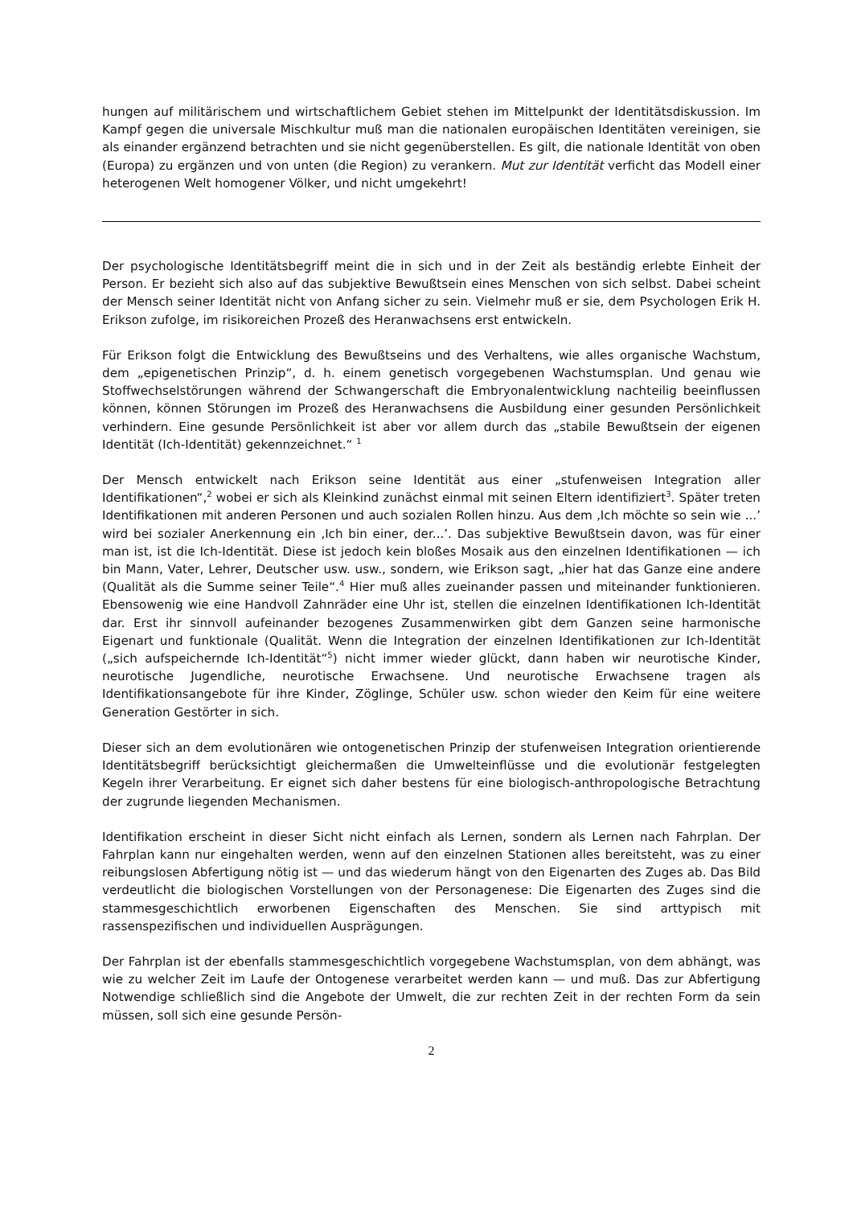hungen auf militärischem und wirtschaftlichem Gebiet stehen im Mittelpunkt der Identitätsdiskussion. Im Kampf gegen die universale Mischkultur muß man die nationalen europäischen Identitäten vereinigen, sie als einander ergänzend betrachten und sie nicht gegenüberstellen. Es gilt, die nationale Identität von oben (Europa) zu ergänzen und von unten (die Region) zu verankern. Mut zur Identität verficht das Modell einer heterogenen Welt homogener Völker, und nicht umgekehrt!
Der psychologische Identitätsbegriff meint die in sich und in der Zeit als beständig erlebte Einheit der Person. Er bezieht sich also auf das subjektive Bewußtsein eines Menschen von sich selbst. Dabei scheint der Mensch seiner Identität nicht von Anfang sicher zu sein. Vielmehr muß er sie, dem Psychologen Erik H. Erikson zufolge, im risikoreichen Prozeß des Heranwachsens erst entwickeln.
Für Erikson folgt die Entwicklung des Bewußtseins und des Verhaltens, wie alles organische Wachstum, dem „epigenetischen Prinzip“, d. h. einem genetisch vorgegebenen Wachstumsplan. Und genau wie Stoffwechselstörungen während der Schwangerschaft die Embryonalentwicklung nachteilig beeinflussen können, können Störungen im Prozeß des Heranwachsens die Ausbildung einer gesunden Persönlichkeit verhindern. Eine gesunde Persönlichkeit ist aber vor allem durch das „stabile Bewußtsein der eigenen Identität (Ich-Identität) gekennzeichnet.“ <sup>1</sup>
Der Mensch entwickelt nach Erikson seine Identität aus einer „stufenweisen Integration aller Identifikationen“,<sup>2</sup> wobei er sich als Kleinkind zunächst einmal mit seinen Eltern identifiziert<sup>3</sup>. Später treten Identifikationen mit anderen Personen und auch sozialen Rollen hinzu. Aus dem ‚Ich möchte so sein wie ...’ wird bei sozialer Anerkennung ein ‚Ich bin einer, der...’. Das subjektive Bewußtsein davon, was für einer man ist, ist die Ich-Identität. Diese ist jedoch kein bloßes Mosaik aus den einzelnen Identifikationen — ich bin Mann, Vater, Lehrer, Deutscher usw. usw., sondern, wie Erikson sagt, „hier hat das Ganze eine andere (Qualität als die Summe seiner Teile“.<sup>4</sup> Hier muß alles zueinander passen und miteinander funktionieren. Ebensowenig wie eine Handvoll Zahnräder eine Uhr ist, stellen die einzelnen Identifikationen Ich-Identität dar. Erst ihr sinnvoll aufeinander bezogenes Zusammenwirken gibt dem Ganzen seine harmonische Eigenart und funktionale (Qualität. Wenn die Integration der einzelnen Identifikationen zur Ich-Identität („sich aufspeichernde Ich-Identität“<sup>5</sup>) nicht immer wieder glückt, dann haben wir neurotische Kinder, neurotische Jugendliche, neurotische Erwachsene. Und neurotische Erwachsene tragen als Identifikationsangebote für ihre Kinder, Zöglinge, Schüler usw. schon wieder den Keim für eine weitere Generation Gestörter in sich.
Dieser sich an dem evolutionären wie ontogenetischen Prinzip der stufenweisen Integration orientierende Identitätsbegriff berücksichtigt gleichermaßen die Umwelteinflüsse und die evolutionär festgelegten Kegeln ihrer Verarbeitung. Er eignet sich daher bestens für eine biologisch-anthropologische Betrachtung der zugrunde liegenden Mechanismen.
Identifikation erscheint in dieser Sicht nicht einfach als Lernen, sondern als Lernen nach Fahrplan. Der Fahrplan kann nur eingehalten werden, wenn auf den einzelnen Stationen alles bereitsteht, was zu einer reibungslosen Abfertigung nötig ist — und das wiederum hängt von den Eigenarten des Zuges ab. Das Bild verdeutlicht die biologischen Vorstellungen von der Personagenese: Die Eigenarten des Zuges sind die stammesgeschichtlich erworbenen Eigenschaften des Menschen. Sie sind arttypisch mit rassenspezifischen und individuellen Ausprägungen.
Der Fahrplan ist der ebenfalls stammesgeschichtlich vorgegebene Wachstumsplan, von dem abhängt, was wie zu welcher Zeit im Laufe der Ontogenese verarbeitet werden kann — und muß. Das zur Abfertigung Notwendige schließlich sind die Angebote der Umwelt, die zur rechten Zeit in der rechten Form da sein müssen, soll sich eine gesunde Persön-
2